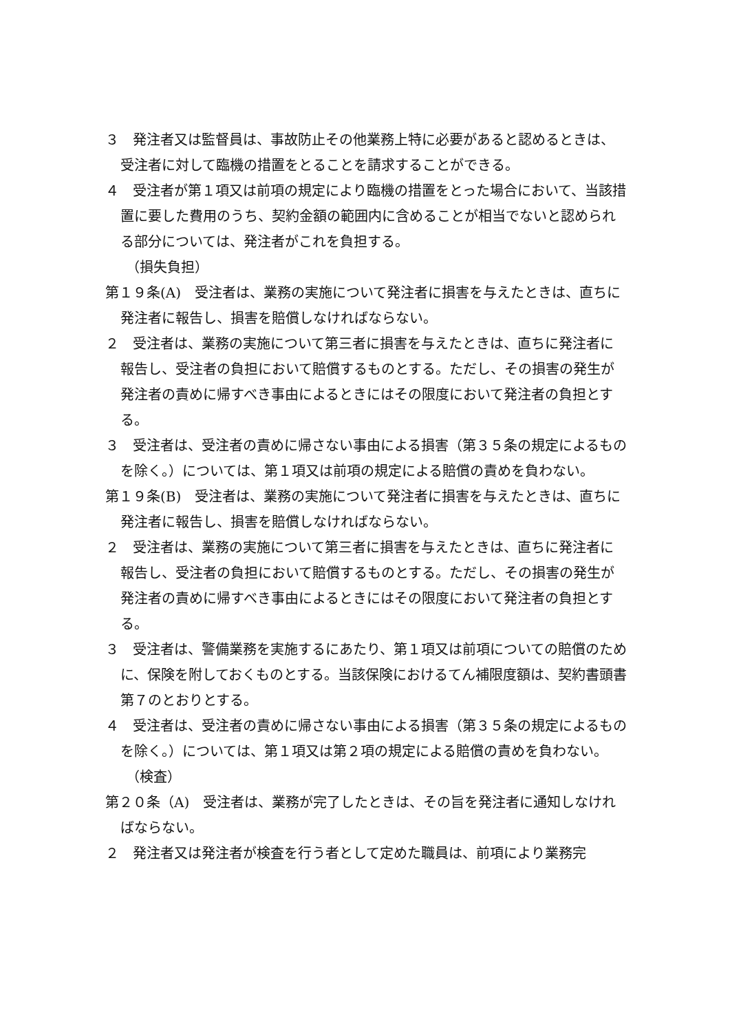３　発注者又は監督員は、事故防止その他業務上特に必要があると認めるときは、受注者に対して臨機の措置をとることを請求することができる。
４　受注者が第１項又は前項の規定により臨機の措置をとった場合において、当該措置に要した費用のうち、契約金額の範囲内に含めることが相当でないと認められる部分については、発注者がこれを負担する。
（損失負担）
第１９条(A)　受注者は、業務の実施について発注者に損害を与えたときは、直ちに発注者に報告し、損害を賠償しなければならない。
２　受注者は、業務の実施について第三者に損害を与えたときは、直ちに発注者に報告し、受注者の負担において賠償するものとする。ただし、その損害の発生が発注者の責めに帰すべき事由によるときにはその限度において発注者の負担とする。
３　受注者は、受注者の責めに帰さない事由による損害（第３５条の規定によるものを除く。）については、第１項又は前項の規定による賠償の責めを負わない。
第１９条(B)　受注者は、業務の実施について発注者に損害を与えたときは、直ちに発注者に報告し、損害を賠償しなければならない。
２　受注者は、業務の実施について第三者に損害を与えたときは、直ちに発注者に報告し、受注者の負担において賠償するものとする。ただし、その損害の発生が発注者の責めに帰すべき事由によるときにはその限度において発注者の負担とする。
３　受注者は、警備業務を実施するにあたり、第１項又は前項についての賠償のために、保険を附しておくものとする。当該保険におけるてん補限度額は、契約書頭書第７のとおりとする。
４　受注者は、受注者の責めに帰さない事由による損害（第３５条の規定によるものを除く。）については、第１項又は第２項の規定による賠償の責めを負わない。
（検査）
第２０条（A)　受注者は、業務が完了したときは、その旨を発注者に通知しなければならない。
２　発注者又は発注者が検査を行う者として定めた職員は、前項により業務完